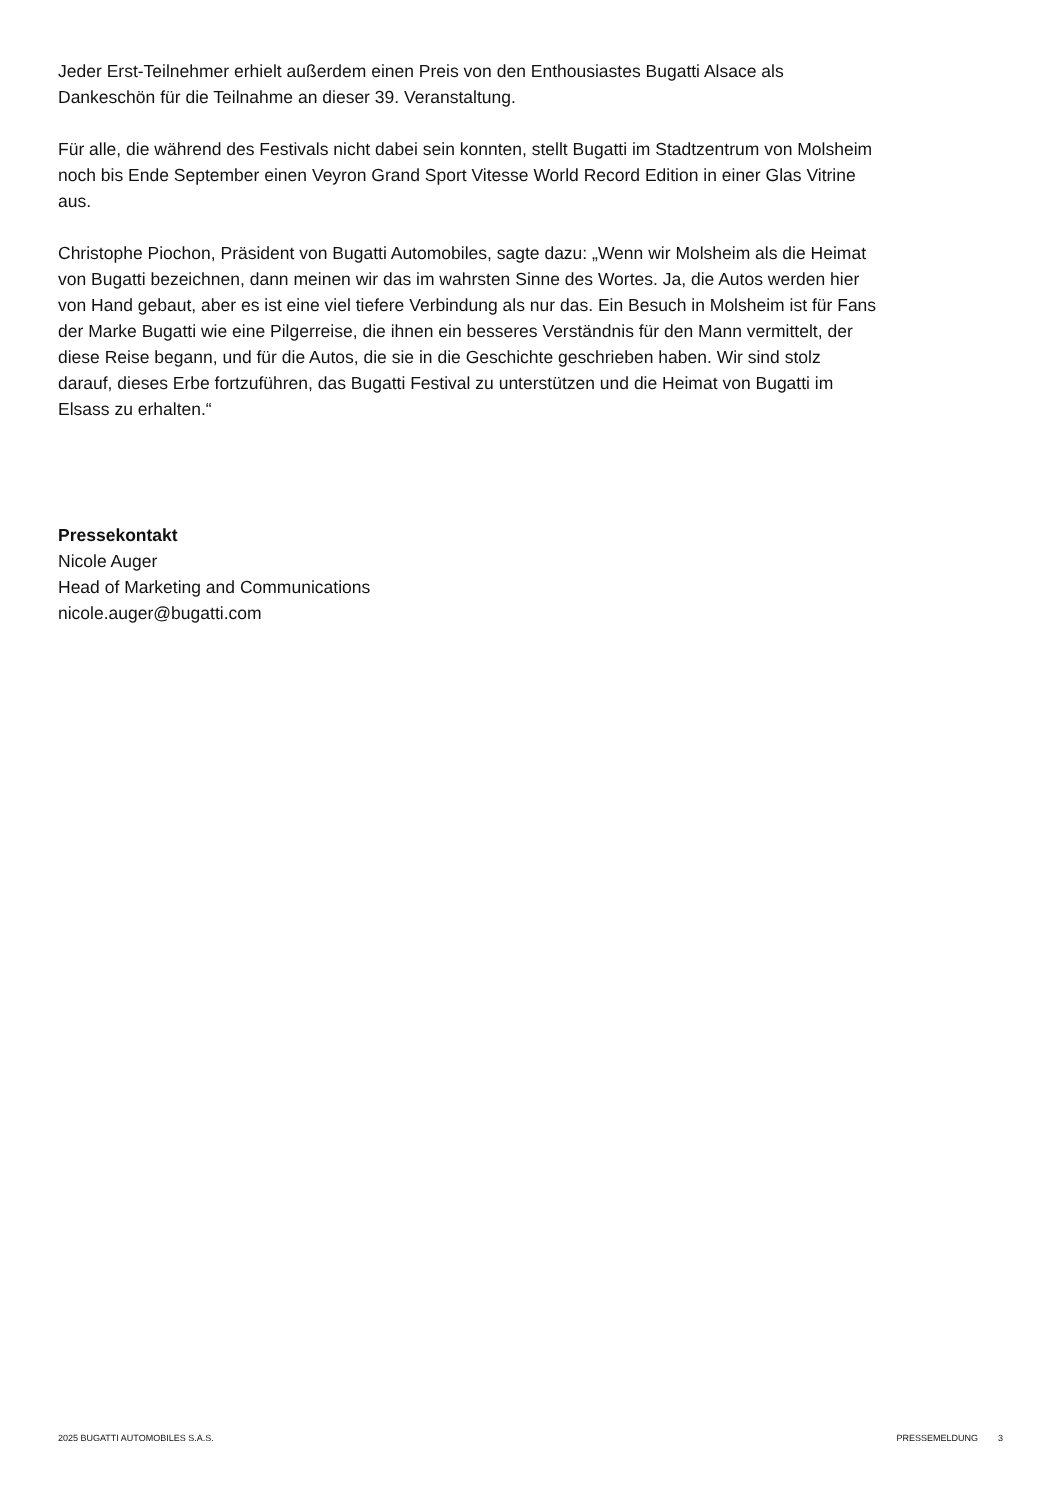Jeder Erst-Teilnehmer erhielt außerdem einen Preis von den Enthousiastes Bugatti Alsace als Dankeschön für die Teilnahme an dieser 39. Veranstaltung.
Für alle, die während des Festivals nicht dabei sein konnten, stellt Bugatti im Stadtzentrum von Molsheim noch bis Ende September einen Veyron Grand Sport Vitesse World Record Edition in einer Glas Vitrine aus.
Christophe Piochon, Präsident von Bugatti Automobiles, sagte dazu: „Wenn wir Molsheim als die Heimat von Bugatti bezeichnen, dann meinen wir das im wahrsten Sinne des Wortes. Ja, die Autos werden hier von Hand gebaut, aber es ist eine viel tiefere Verbindung als nur das. Ein Besuch in Molsheim ist für Fans der Marke Bugatti wie eine Pilgerreise, die ihnen ein besseres Verständnis für den Mann vermittelt, der diese Reise begann, und für die Autos, die sie in die Geschichte geschrieben haben. Wir sind stolz darauf, dieses Erbe fortzuführen, das Bugatti Festival zu unterstützen und die Heimat von Bugatti im Elsass zu erhalten.“
Pressekontakt
Nicole Auger
Head of Marketing and Communications
nicole.auger@bugatti.com
2025 BUGATTI AUTOMOBILES S.A.S. PRESSEMELDUNG 3